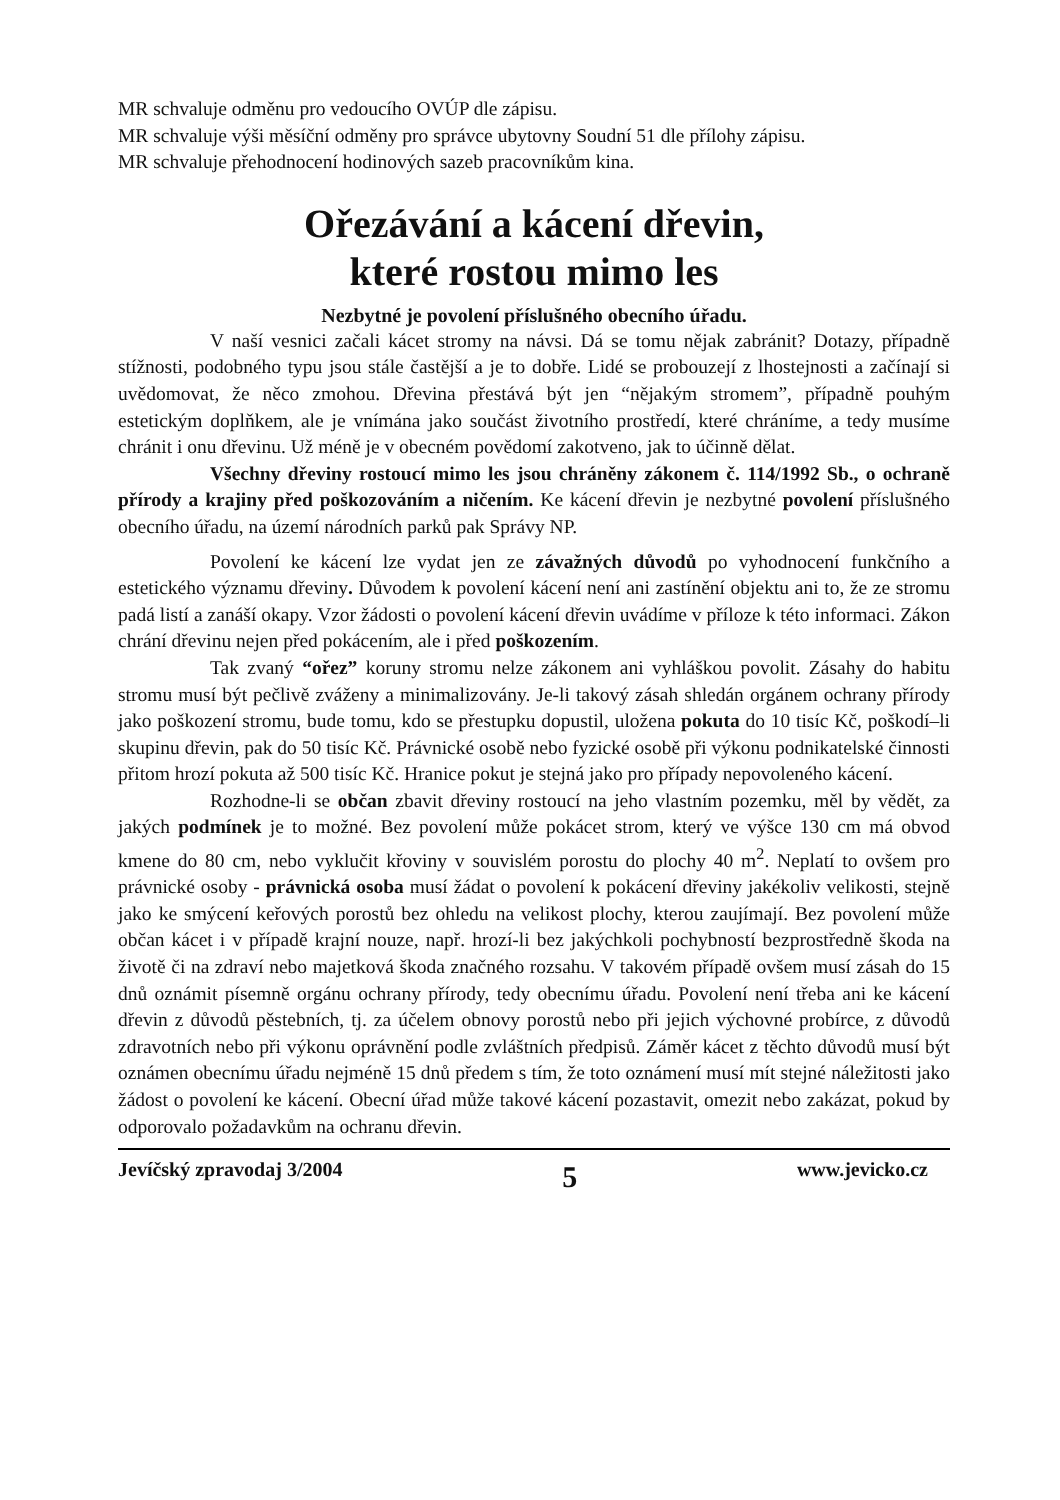MR schvaluje odměnu pro vedoucího OVÚP dle zápisu.
MR schvaluje výši měsíční odměny pro správce ubytovny Soudní 51 dle přílohy zápisu.
MR schvaluje přehodnocení hodinových sazeb pracovníkům kina.
Ořezávání a kácení dřevin,
které rostou mimo les
Nezbytné je povolení příslušného obecního úřadu.
V naší vesnici začali kácet stromy na návsi. Dá se tomu nějak zabránit? Dotazy, případně stížnosti, podobného typu jsou stále častější a je to dobře. Lidé se probouzejí z lhostejnosti a začínají si uvědomovat, že něco zmohou. Dřevina přestává být jen “nějakým stromem”, případně pouhým estetickým doplňkem, ale je vnímána jako součást životního prostředí, které chráníme, a tedy musíme chránit i onu dřevinu. Už méně je v obecném povědomí zakotveno, jak to účinně dělat.
Všechny dřeviny rostoucí mimo les jsou chráněny zákonem č. 114/1992 Sb., o ochraně přírody a krajiny před poškozováním a ničením. Ke kácení dřevin je nezbytné povolení příslušného obecního úřadu, na území národních parků pak Správy NP.
Povolení ke kácení lze vydat jen ze závažných důvodů po vyhodnocení funkčního a estetického významu dřeviny. Důvodem k povolení kácení není ani zastínění objektu ani to, že ze stromu padá listí a zanáší okapy. Vzor žádosti o povolení kácení dřevin uvádíme v příloze k této informaci. Zákon chrání dřevinu nejen před pokácením, ale i před poškozením.
Tak zvaný “ořez” koruny stromu nelze zákonem ani vyhláškou povolit. Zásahy do habitu stromu musí být pečlivě zváženy a minimalizovány. Je-li takový zásah shledán orgánem ochrany přírody jako poškození stromu, bude tomu, kdo se přestupku dopustil, uložena pokuta do 10 tisíc Kč, poškodí–li skupinu dřevin, pak do 50 tisíc Kč. Právnické osobě nebo fyzické osobě při výkonu podnikatelské činnosti přitom hrozí pokuta až 500 tisíc Kč. Hranice pokut je stejná jako pro případy nepovoleného kácení.
Rozhodne-li se občan zbavit dřeviny rostoucí na jeho vlastním pozemku, měl by vědět, za jakých podmínek je to možné. Bez povolení může pokácet strom, který ve výšce 130 cm má obvod kmene do 80 cm, nebo vyklučit křoviny v souvislém porostu do plochy 40 m<sup>2</sup>. Neplatí to ovšem pro právnické osoby - právnická osoba musí žádat o povolení k pokácení dřeviny jakékoliv velikosti, stejně jako ke smýcení keřových porostů bez ohledu na velikost plochy, kterou zaujímají. Bez povolení může občan kácet i v případě krajní nouze, např. hrozí-li bez jakýchkoli pochybností bezprostředně škoda na životě či na zdraví nebo majetková škoda značného rozsahu. V takovém případě ovšem musí zásah do 15 dnů oznámit písemně orgánu ochrany přírody, tedy obecnímu úřadu. Povolení není třeba ani ke kácení dřevin z důvodů pěstebních, tj. za účelem obnovy porostů nebo při jejich výchovné probírce, z důvodů zdravotních nebo při výkonu oprávnění podle zvláštních předpisů. Záměr kácet z těchto důvodů musí být oznámen obecnímu úřadu nejméně 15 dnů předem s tím, že toto oznámení musí mít stejné náležitosti jako žádost o povolení ke kácení. Obecní úřad může takové kácení pozastavit, omezit nebo zakázat, pokud by odporovalo požadavkům na ochranu dřevin.
Jevíčský zpravodaj 3/2004 5 www.jevicko.cz